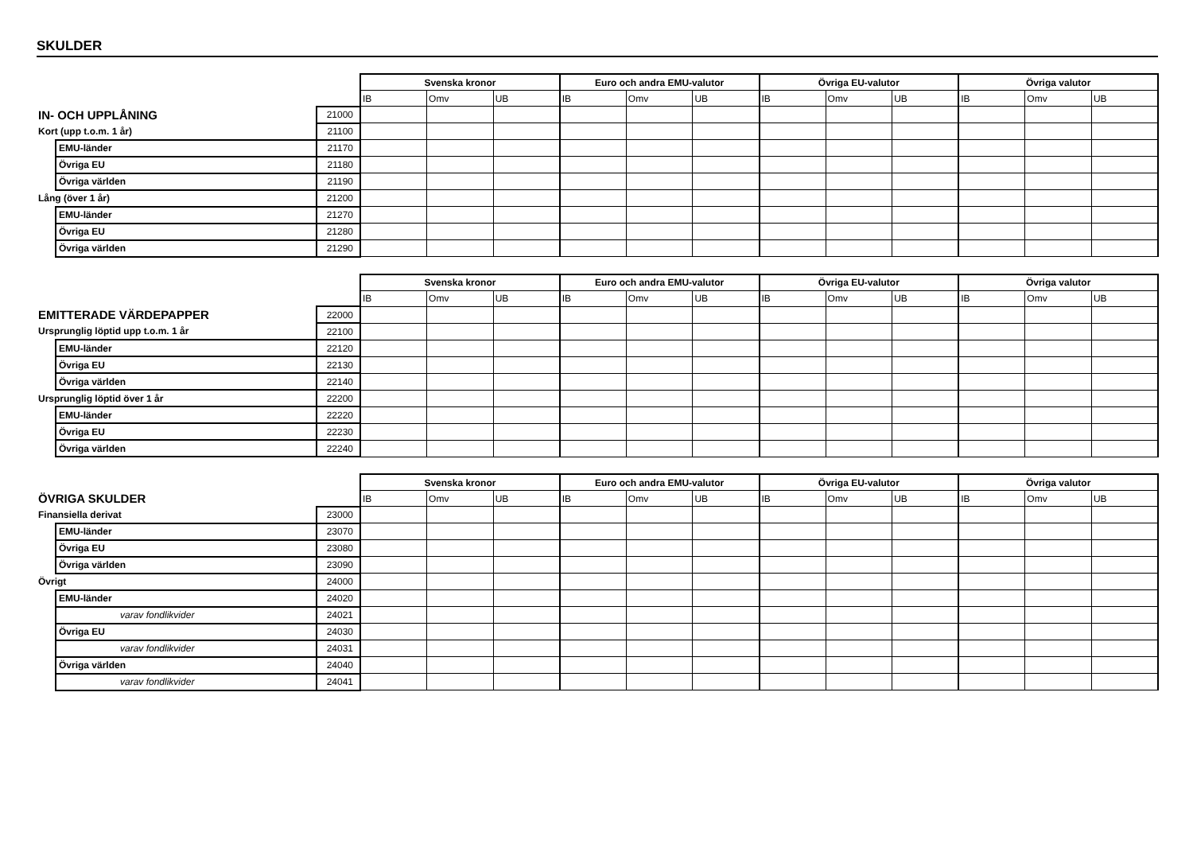SKULDER
| | | | Svenska kronor | | | Euro och andra EMU-valutor | | | Övriga EU-valutor | | | Övriga valutor | | |
| | | | IB | Omv | UB | IB | Omv | UB | IB | Omv | UB | IB | Omv | UB |
| IN- OCH UPPLÅNING | | 21000 | | | | | | | | | | | | |
| Kort (upp t.o.m. 1 år) | | 21100 | | | | | | | | | | | | |
| | EMU-länder | 21170 | | | | | | | | | | | | |
| | Övriga EU | 21180 | | | | | | | | | | | | |
| | Övriga världen | 21190 | | | | | | | | | | | | |
| Lång (över 1 år) | | 21200 | | | | | | | | | | | | |
| | EMU-länder | 21270 | | | | | | | | | | | | |
| | Övriga EU | 21280 | | | | | | | | | | | | |
| | Övriga världen | 21290 | | | | | | | | | | | | |
| | | | Svenska kronor | | | Euro och andra EMU-valutor | | | Övriga EU-valutor | | | Övriga valutor | | |
| | | | IB | Omv | UB | IB | Omv | UB | IB | Omv | UB | IB | Omv | UB |
| EMITTERADE VÄRDEPAPPER | | 22000 | | | | | | | | | | | | |
| Ursprunglig löptid upp t.o.m. 1 år | | 22100 | | | | | | | | | | | | |
| | EMU-länder | 22120 | | | | | | | | | | | | |
| | Övriga EU | 22130 | | | | | | | | | | | | |
| | Övriga världen | 22140 | | | | | | | | | | | | |
| Ursprunglig löptid över 1 år | | 22200 | | | | | | | | | | | | |
| | EMU-länder | 22220 | | | | | | | | | | | | |
| | Övriga EU | 22230 | | | | | | | | | | | | |
| | Övriga världen | 22240 | | | | | | | | | | | | |
| | | | Svenska kronor | | | Euro och andra EMU-valutor | | | Övriga EU-valutor | | | Övriga valutor | | |
| ÖVRIGA SKULDER | | | IB | Omv | UB | IB | Omv | UB | IB | Omv | UB | IB | Omv | UB |
| Finansiella derivat | | 23000 | | | | | | | | | | | | |
| | EMU-länder | 23070 | | | | | | | | | | | | |
| | Övriga EU | 23080 | | | | | | | | | | | | |
| | Övriga världen | 23090 | | | | | | | | | | | | |
| Övrigt | | 24000 | | | | | | | | | | | | |
| | EMU-länder | 24020 | | | | | | | | | | | | |
| | varav fondlikvider | 24021 | | | | | | | | | | | | |
| | Övriga EU | 24030 | | | | | | | | | | | | |
| | varav fondlikvider | 24031 | | | | | | | | | | | | |
| | Övriga världen | 24040 | | | | | | | | | | | | |
| | varav fondlikvider | 24041 | | | | | | | | | | | | |